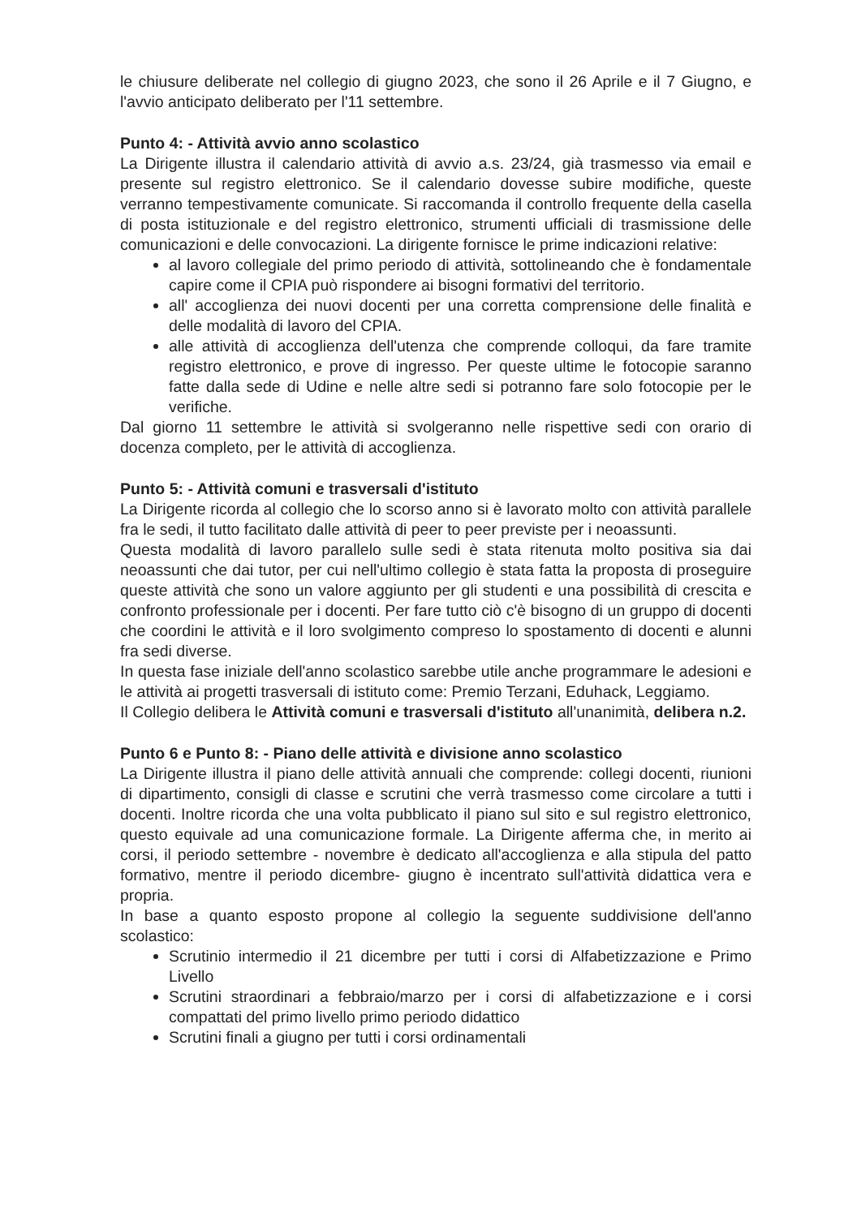le chiusure deliberate nel collegio di giugno 2023, che sono il 26 Aprile e il 7 Giugno, e l'avvio anticipato deliberato per l'11 settembre.
Punto 4: - Attività avvio anno scolastico
La Dirigente illustra il calendario attività di avvio a.s. 23/24, già trasmesso via email e presente sul registro elettronico. Se il calendario dovesse subire modifiche, queste verranno tempestivamente comunicate. Si raccomanda il controllo frequente della casella di posta istituzionale e del registro elettronico, strumenti ufficiali di trasmissione delle comunicazioni e delle convocazioni. La dirigente fornisce le prime indicazioni relative:
al lavoro collegiale del primo periodo di attività, sottolineando che è fondamentale capire come il CPIA può rispondere ai bisogni formativi del territorio.
all' accoglienza dei nuovi docenti per una corretta comprensione delle finalità e delle modalità di lavoro del CPIA.
alle attività di accoglienza dell'utenza che comprende colloqui, da fare tramite registro elettronico, e prove di ingresso. Per queste ultime le fotocopie saranno fatte dalla sede di Udine e nelle altre sedi si potranno fare solo fotocopie per le verifiche.
Dal giorno 11 settembre le attività si svolgeranno nelle rispettive sedi con orario di docenza completo, per le attività di accoglienza.
Punto 5: - Attività comuni e trasversali d'istituto
La Dirigente ricorda al collegio che lo scorso anno si è lavorato molto con attività parallele fra le sedi, il tutto facilitato dalle attività di peer to peer previste per i neoassunti.
Questa modalità di lavoro parallelo sulle sedi è stata ritenuta molto positiva sia dai neoassunti che dai tutor, per cui nell'ultimo collegio è stata fatta la proposta di proseguire queste attività che sono un valore aggiunto per gli studenti e una possibilità di crescita e confronto professionale per i docenti. Per fare tutto ciò c'è bisogno di un gruppo di docenti che coordini le attività e il loro svolgimento compreso lo spostamento di docenti e alunni fra sedi diverse.
In questa fase iniziale dell'anno scolastico sarebbe utile anche programmare le adesioni e le attività ai progetti trasversali di istituto come: Premio Terzani, Eduhack, Leggiamo.
Il Collegio delibera le Attività comuni e trasversali d'istituto all'unanimità, delibera n.2.
Punto 6 e Punto 8: - Piano delle attività e divisione anno scolastico
La Dirigente illustra il piano delle attività annuali che comprende: collegi docenti, riunioni di dipartimento, consigli di classe e scrutini che verrà trasmesso come circolare a tutti i docenti. Inoltre ricorda che una volta pubblicato il piano sul sito e sul registro elettronico, questo equivale ad una comunicazione formale. La Dirigente afferma che, in merito ai corsi, il periodo settembre - novembre è dedicato all'accoglienza e alla stipula del patto formativo, mentre il periodo dicembre- giugno è incentrato sull'attività didattica vera e propria.
In base a quanto esposto propone al collegio la seguente suddivisione dell'anno scolastico:
Scrutinio intermedio il 21 dicembre per tutti i corsi di Alfabetizzazione e Primo Livello
Scrutini straordinari a febbraio/marzo per i corsi di alfabetizzazione e i corsi compattati del primo livello primo periodo didattico
Scrutini finali a giugno per tutti i corsi ordinamentali